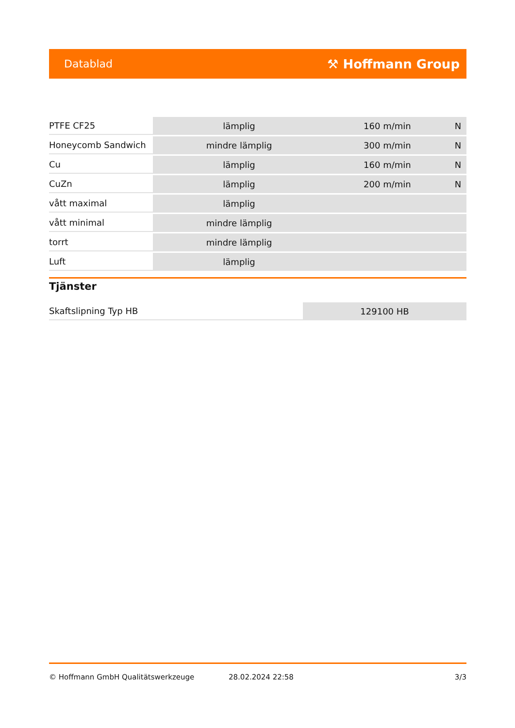Datablad ⚒ Hoffmann Group
| PTFE CF25 | lämplig | 160 m/min | N |
| Honeycomb Sandwich | mindre lämplig | 300 m/min | N |
| Cu | lämplig | 160 m/min | N |
| CuZn | lämplig | 200 m/min | N |
| vått maximal | lämplig | | |
| vått minimal | mindre lämplig | | |
| torrt | mindre lämplig | | |
| Luft | lämplig | | |
Tjänster
| Skaftslipning Typ HB | 129100 HB |
© Hoffmann GmbH Qualitätswerkzeuge 28.02.2024 22:58 3/3